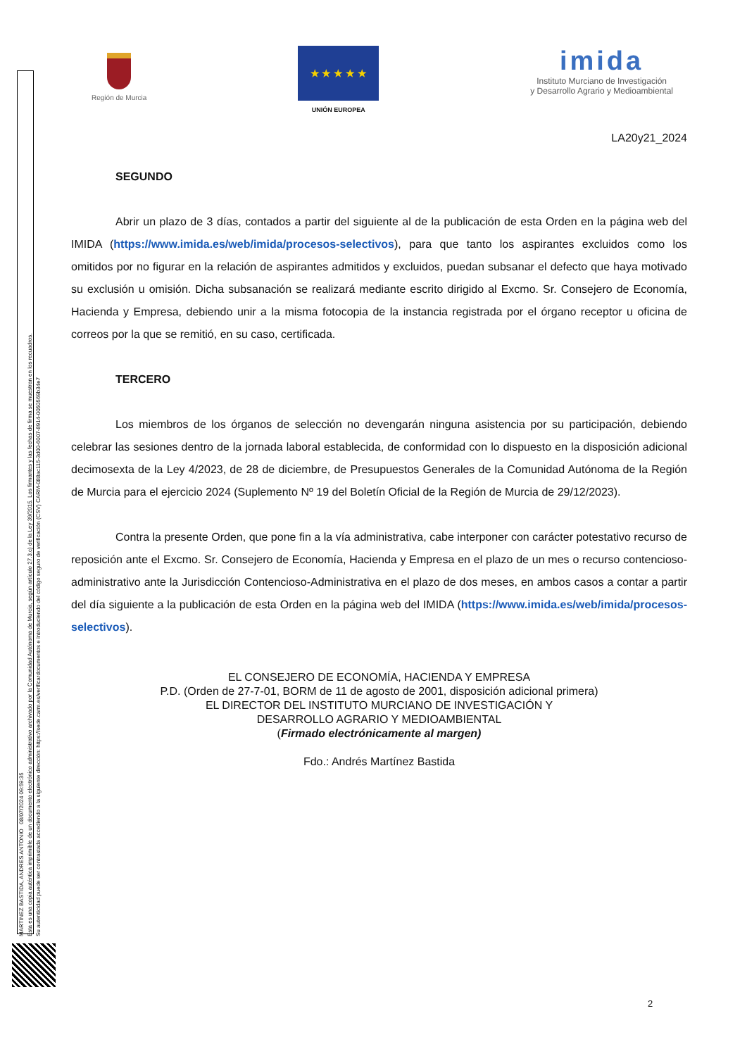Región de Murcia
★ ★ ★ ★ ★
UNIÓN EUROPEA
imida
Instituto Murciano de Investigación
y Desarrollo Agrario y Medioambiental
LA20y21_2024
SEGUNDO
Abrir un plazo de 3 días, contados a partir del siguiente al de la publicación de esta Orden en la página web del IMIDA (https://www.imida.es/web/imida/procesos-selectivos), para que tanto los aspirantes excluidos como los omitidos por no figurar en la relación de aspirantes admitidos y excluidos, puedan subsanar el defecto que haya motivado su exclusión u omisión. Dicha subsanación se realizará mediante escrito dirigido al Excmo. Sr. Consejero de Economía, Hacienda y Empresa, debiendo unir a la misma fotocopia de la instancia registrada por el órgano receptor u oficina de correos por la que se remitió, en su caso, certificada.
TERCERO
Los miembros de los órganos de selección no devengarán ninguna asistencia por su participación, debiendo celebrar las sesiones dentro de la jornada laboral establecida, de conformidad con lo dispuesto en la disposición adicional decimosexta de la Ley 4/2023, de 28 de diciembre, de Presupuestos Generales de la Comunidad Autónoma de la Región de Murcia para el ejercicio 2024 (Suplemento Nº 19 del Boletín Oficial de la Región de Murcia de 29/12/2023).
Contra la presente Orden, que pone fin a la vía administrativa, cabe interponer con carácter potestativo recurso de reposición ante el Excmo. Sr. Consejero de Economía, Hacienda y Empresa en el plazo de un mes o recurso contencioso-administrativo ante la Jurisdicción Contencioso-Administrativa en el plazo de dos meses, en ambos casos a contar a partir del día siguiente a la publicación de esta Orden en la página web del IMIDA (https://www.imida.es/web/imida/procesos-selectivos).
EL CONSEJERO DE ECONOMÍA, HACIENDA Y EMPRESA
P.D. (Orden de 27-7-01, BORM de 11 de agosto de 2001, disposición adicional primera)
EL DIRECTOR DEL INSTITUTO MURCIANO DE INVESTIGACIÓN Y
DESARROLLO AGRARIO Y MEDIOAMBIENTAL
(Firmado electrónicamente al margen)
Fdo.: Andrés Martínez Bastida
MARTINEZ BASTIDA, ANDRES ANTONIO 08/07/2024 09:59:35
Esta es una copia auténtica imprimible de un documento electrónico administrativo archivado por la Comunidad Autónoma de Murcia, según artículo 27.3.c) de la Ley 39/2015. Los firmantes y las fechas de firma se muestran en los recuadros.
Su autenticidad puede ser contrastada accediendo a la siguiente dirección: https://sede.carm.es/verificardocumentos e introduciendo del código seguro de verificación (CSV) CARM-088ac115-3d00-6007-8914-0050569b34e7
2